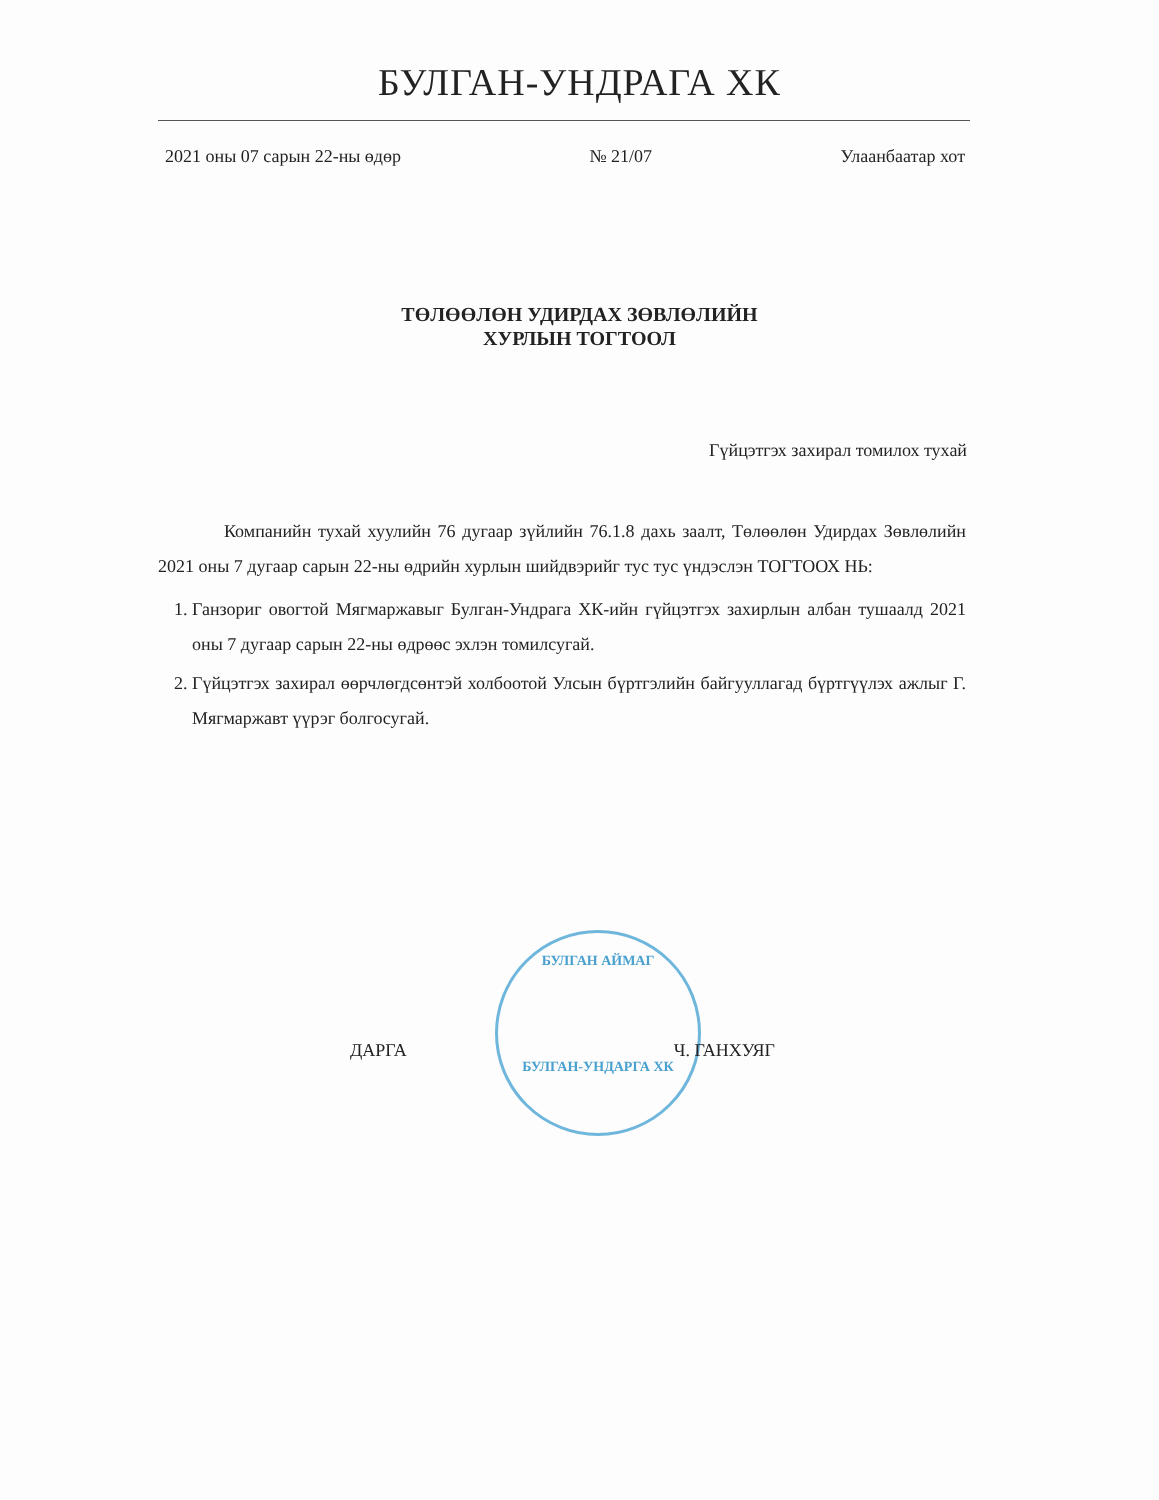БУЛГАН-УНДРАГА ХК
2021 оны 07 сарын 22-ны өдөр № 21/07 Улаанбаатар хот
ТӨЛӨӨЛӨН УДИРДАХ ЗӨВЛӨЛИЙН
ХУРЛЫН ТОГТООЛ
Гүйцэтгэх захирал томилох тухай
Компанийн тухай хуулийн 76 дугаар зүйлийн 76.1.8 дахь заалт, Төлөөлөн Удирдах Зөвлөлийн 2021 оны 7 дугаар сарын 22-ны өдрийн хурлын шийдвэрийг тус тус үндэслэн ТОГТООХ НЬ:
1. Ганзориг овогтой Мягмаржавыг Булган-Ундрага ХК-ийн гүйцэтгэх захирлын албан тушаалд 2021 оны 7 дугаар сарын 22-ны өдрөөс эхлэн томилсугай.
2. Гүйцэтгэх захирал өөрчлөгдсөнтэй холбоотой Улсын бүртгэлийн байгууллагад бүртгүүлэх ажлыг Г. Мягмаржавт үүрэг болгосугай.
БУЛГАН АЙМАГ
БУЛГАН-УНДАРГА ХК
ДАРГА Ч. ГАНХУЯГ